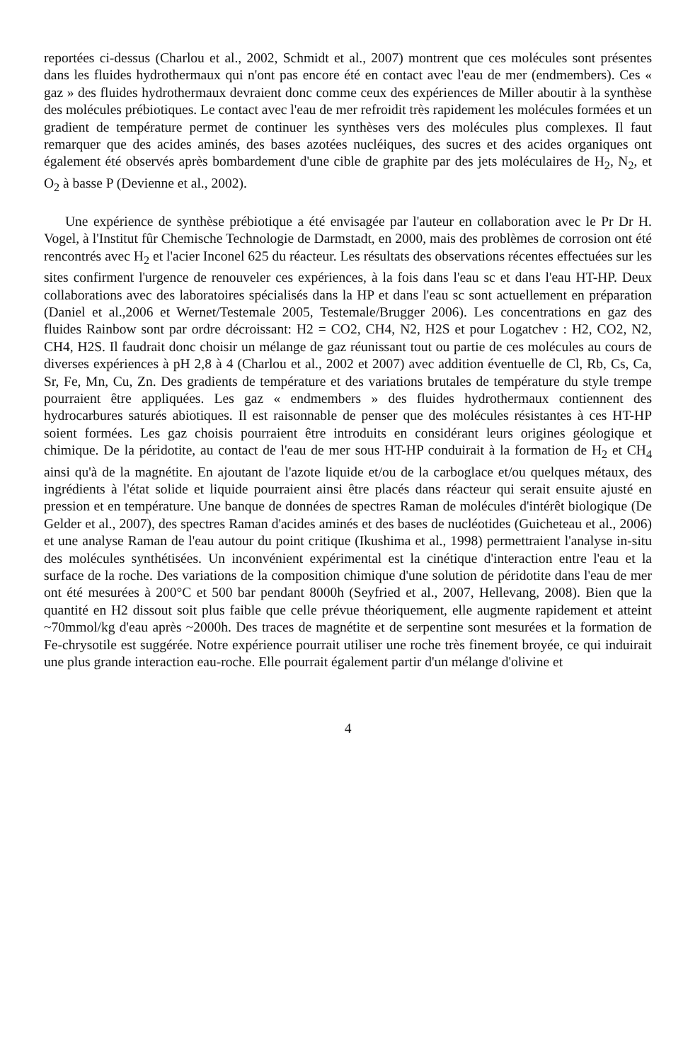reportées ci-dessus (Charlou et al., 2002, Schmidt et al., 2007) montrent que ces molécules sont présentes dans les fluides hydrothermaux qui n'ont pas encore été en contact avec l'eau de mer (endmembers). Ces « gaz » des fluides hydrothermaux devraient donc comme ceux des expériences de Miller aboutir à la synthèse des molécules prébiotiques. Le contact avec l'eau de mer refroidit très rapidement les molécules formées et un gradient de température permet de continuer les synthèses vers des molécules plus complexes. Il faut remarquer que des acides aminés, des bases azotées nucléiques, des sucres et des acides organiques ont également été observés après bombardement d'une cible de graphite par des jets moléculaires de H<sub>2</sub>, N<sub>2</sub>, et O<sub>2</sub> à basse P (Devienne et al., 2002).
Une expérience de synthèse prébiotique a été envisagée par l'auteur en collaboration avec le Pr Dr H. Vogel, à l'Institut fûr Chemische Technologie de Darmstadt, en 2000, mais des problèmes de corrosion ont été rencontrés avec H<sub>2</sub> et l'acier Inconel 625 du réacteur. Les résultats des observations récentes effectuées sur les sites confirment l'urgence de renouveler ces expériences, à la fois dans l'eau sc et dans l'eau HT-HP. Deux collaborations avec des laboratoires spécialisés dans la HP et dans l'eau sc sont actuellement en préparation (Daniel et al.,2006 et Wernet/Testemale 2005, Testemale/Brugger 2006). Les concentrations en gaz des fluides Rainbow sont par ordre décroissant: H2 = CO2, CH4, N2, H2S et pour Logatchev : H2, CO2, N2, CH4, H2S. Il faudrait donc choisir un mélange de gaz réunissant tout ou partie de ces molécules au cours de diverses expériences à pH 2,8 à 4 (Charlou et al., 2002 et 2007) avec addition éventuelle de Cl, Rb, Cs, Ca, Sr, Fe, Mn, Cu, Zn. Des gradients de température et des variations brutales de température du style trempe pourraient être appliquées. Les gaz « endmembers » des fluides hydrothermaux contiennent des hydrocarbures saturés abiotiques. Il est raisonnable de penser que des molécules résistantes à ces HT-HP soient formées. Les gaz choisis pourraient être introduits en considérant leurs origines géologique et chimique. De la péridotite, au contact de l'eau de mer sous HT-HP conduirait à la formation de H<sub>2</sub> et CH<sub>4</sub> ainsi qu'à de la magnétite. En ajoutant de l'azote liquide et/ou de la carboglace et/ou quelques métaux, des ingrédients à l'état solide et liquide pourraient ainsi être placés dans réacteur qui serait ensuite ajusté en pression et en température. Une banque de données de spectres Raman de molécules d'intérêt biologique (De Gelder et al., 2007), des spectres Raman d'acides aminés et des bases de nucléotides (Guicheteau et al., 2006) et une analyse Raman de l'eau autour du point critique (Ikushima et al., 1998) permettraient l'analyse in-situ des molécules synthétisées. Un inconvénient expérimental est la cinétique d'interaction entre l'eau et la surface de la roche. Des variations de la composition chimique d'une solution de péridotite dans l'eau de mer ont été mesurées à 200°C et 500 bar pendant 8000h (Seyfried et al., 2007, Hellevang, 2008). Bien que la quantité en H2 dissout soit plus faible que celle prévue théoriquement, elle augmente rapidement et atteint ~70mmol/kg d'eau après ~2000h. Des traces de magnétite et de serpentine sont mesurées et la formation de Fe-chrysotile est suggérée. Notre expérience pourrait utiliser une roche très finement broyée, ce qui induirait une plus grande interaction eau-roche. Elle pourrait également partir d'un mélange d'olivine et
4